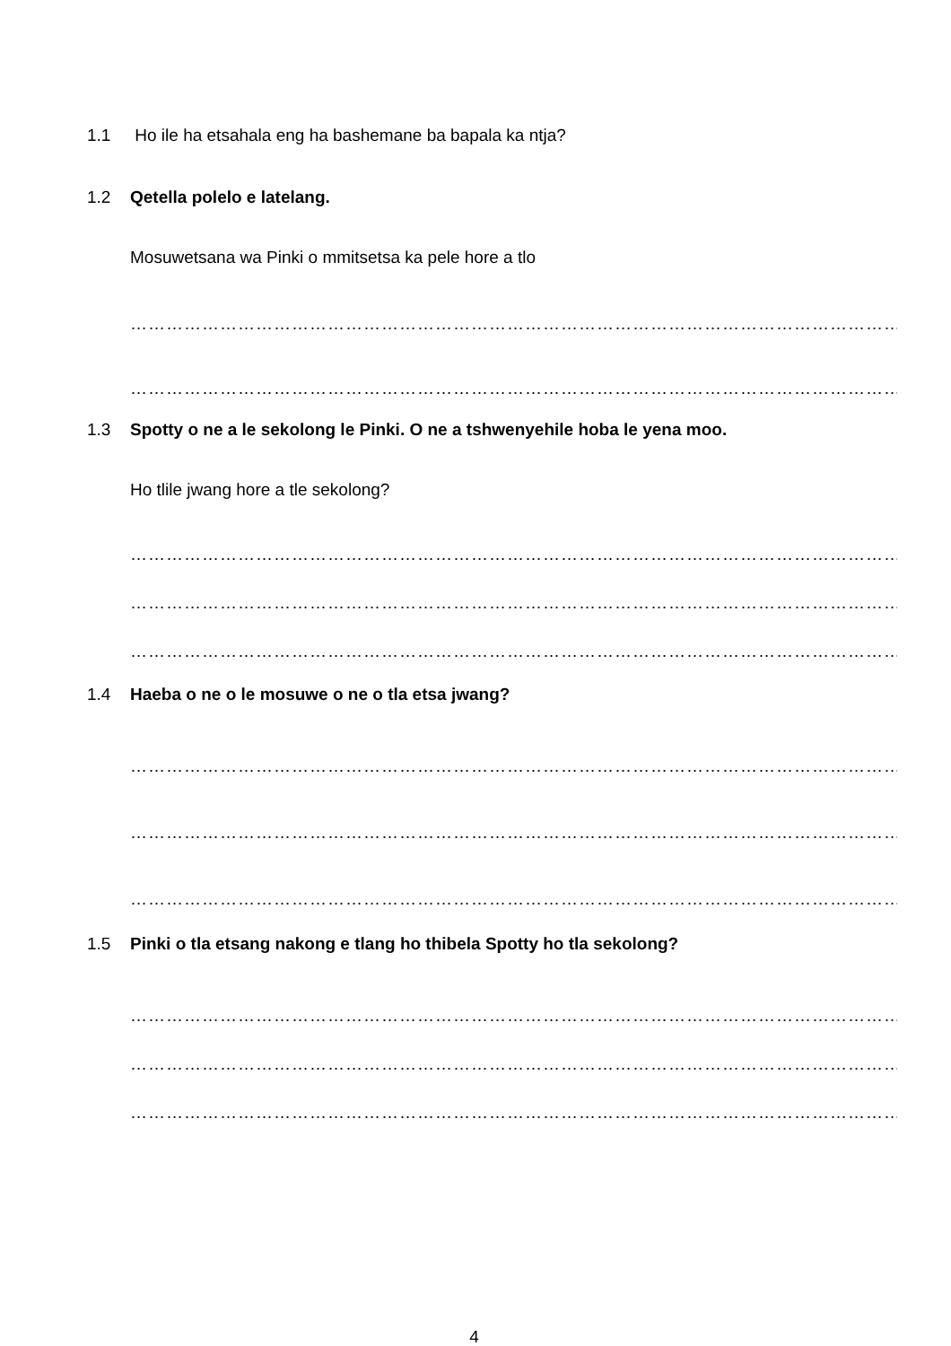1.1 Ho ile ha etsahala eng ha bashemane ba bapala ka ntja?
1.2 Qetella polelo e latelang.
Mosuwetsana wa Pinki o mmitsetsa ka pele hore a tlo
…………………………………………………………………………………………………………………………
…………………………………………………………………………………………………………………………
1.3 Spotty o ne a le sekolong le Pinki. O ne a tshwenyehile hoba le yena moo.
Ho tlile jwang hore a tle sekolong?
…………………………………………………………………………………………………………………………
…………………………………………………………………………………………………………………………
…………………………………………………………………………………………………………………………
1.4 Haeba o ne o le mosuwe o ne o tla etsa jwang?
…………………………………………………………………………………………………………………………
…………………………………………………………………………………………………………………………
…………………………………………………………………………………………………………………………
1.5 Pinki o tla etsang nakong e tlang ho thibela Spotty ho tla sekolong?
…………………………………………………………………………………………………………………………
…………………………………………………………………………………………………………………………
…………………………………………………………………………………………………………………………
4